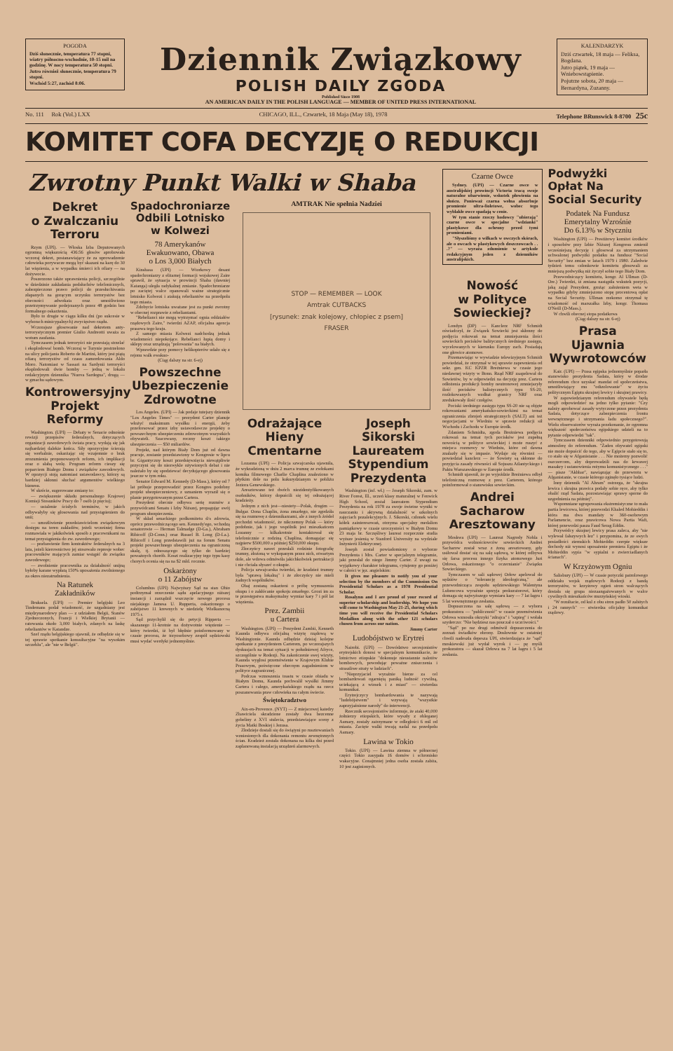POGODA
Dziś słonecznie, temperatura 77 stopni, wiatry północno-wschodnie, 10-15 mil na godzinę. W nocy temperatura 50 stopni.
Jutro również słonecznie, temperatura 79 stopni.
Wschód 5:27, zachód 8:06.
Dziennik Związkowy
POLISH DAILY ZGODA
Published Since 1908
AN AMERICAN DAILY IN THE POLISH LANGUAGE — MEMBER OF UNITED PRESS INTERNATIONAL
KALENDARZYK
Dziś czwartek, 18 maja — Feliksa, Bogdana.
Jutro piątek, 19 maja — Wniebowstąpienie.
Pojutrze sobota, 20 maja — Bernardyna, Zuzanny.
No. 111 Rok (Vol.) LXX CHICAGO, ILL., Czwartek, 18 Maja (May 18), 1978 Telephone BRunswick 8-8700 25c
KOMITET COFA DECYZJĘ O REDUKCJI
Zwrotny Punkt Walki w Shaba
Dekret
o Zwalczaniu
Terroru
Rzym (UPI). — Włoska Izba Deputowanych ogromną większością 436:56 głosów aprobowała wczoraj dekret, postanawiający że za uprowadzenie człowieka porywacze mogą być skazani na karę do 30 lat więzienia, a w wypadku śmierci ich ofiary — na dożywocie.
Poszerzono także uprawnienia policji, szczególnie w dziedzinie zakładania podsłuchów telefonicznych, zabezpieczono prawo policji do przesłuchiwania złapanych na gorącym uczynku terrorystów bez obecności adwokata oraz umożliwiono przetrzymywanie podejrzanych przez 48 godzin bez formalnego oskarżenia.
Było to drugie w ciągu kilku dni (po sukcesie w wyborach minicypalnych) zwycięstwo rządu.
Wczorajsze głosowanie nad dekretem anty-terrorystycznym premier Giulio Andreotti uważa za wotum zaufania.
Tymczasem jednak terroryści nie przestają strzelać i eksplodować bomb. Wczoraj w Turynie postrzelono na ulicy policjanta Roberto de Martini, który jest piątą ofiarą terrorystów od czasu zamordowania Aldo Moro. Natomiast w Sassari na Sardynii terroryści eksplodowali dwie bomby — jedną w lokalu redakcyjnym dziennika "Nuova Sardegna", drugą — w gmachu sądowym.
Kontrowersyjny
Projekt Reformy
Washington. (UPI) — Debaty w Senacie odnośnie rewizji przepisów federalnych, dotyczących organizacji zawodowych świata pracy, wydają się jak najbardziej dalekie końca. Siły opozycyjne ścierają się werbalnie, oskarżając się wzajemnie o brak zrozumienia proponowanych reform, ich implikacji oraz o słabą wolę. Program reform cieszy się poparciem Białego Domu i związków zawodowych. W opozycji stoją natomiast ustawodawcy, którzy są bardziej skłonni słuchać argumentów wielkiego biznesu.
W skrócie, sugerowane zmiany to:
— zwiększenie składu personalnego Krajowej Komisji Stosunków Pracy do 7 osób (z pięciu);
— ustalenie ścisłych terminów, w jakich odbywałyby się głosowania nad przystąpieniem do unii;
— umożliwienie przedstawicielom związkowym dostępu na teren zakładów, jeżeli wcześniej firma rozmawiała w jakikolwiek sposób z pracownikami na temat przystąpienia do zw. zawodowego;
— pozbawienie firm kontraktów federalnych na 3 lata, jeżeli kierownictwo jej stosowało represje wobec pracowników mających zamiar wstąpić do związku zawodowego;
— zwolnienie pracownika za działalność unijną byłoby karane wypłatą 150% uposażenia zwolnionego za okres niezatrudnienia.
Na Ratunek
Zakładników
Bruksela. (UPI) — Premier belgijski Leo Tindemans podał wiadomość, że uzgadniany jest międzynarodowy plan — z udziałem Belgii, Stanów Zjednoczonych, Francji i Wielkiej Brytanii — ratowania około 3,000 białych, zdanych na łaskę rebeliantów w Katandze.
Szef rządu belgijskiego ujawnił, że odbędzie się w tej sprawie spotkanie konsultacyjne "na wysokim szczeblu", ale "nie w Belgii".
Spadochroniarze
Odbili Lotnisko
w Kolwezi
78 Amerykanów
Ewakuowano, Obawa
o Los 3,000 Białych
Kinshasa (UPI) — Wtorkowy desant spadochroniarzy z elitarnej formacji wojskowej Zaire sprawił, że sytuacja w prowincji Shaba (dawniej Katanga) uległa radykalnej zmianie. Spadochroniarze po zaciętej walce opanowali ważne strategicznie lotnisko Kolwezi i atakują rebeliantów na przedpolu tego miasta.
Zdobycie lotniska uważane jest za punkt zwrotny w obecnej rozprawie z rebeliantami.
"Rebelianci nie mogą wytrzymać ognia oddziałów rządowych Zaire," twierdzi AZAP, oficjalna agencja prasowa tego kraju.
Z samego miasta Kolwezi nadchodzą jednak wiadomości niepokojące. Rebelianci łupią domy i sklepy oraz urządzają "polowania" na białych.
Wprawdzie przy pomocy helikopterów udało się z rejonu walk ewakuo-
(Ciąg dalszy na str. 6-ej)
Powszechne
Ubezpieczenie
Zdrowotne
Los Angeles. (UPI) — Jak podaje tutejszy dziennik "Los Angeles Times" — prezydent Carter planuje włożyć maksimum wysiłku i energii, żeby przeforsować przez izby ustawodawcze projekty o powszechnym ubezpieczeniu zdrowotnym wszystkich obywateli. Szacowany, roczny koszt takiego ubezpieczenia — $50 miliardów.
Projekt, nad którym Biały Dom już od dawna pracuje, zostanie przedstawiony w Kongresie w lipcu br. Gigantyczny koszt przedsięwzięcia niewątpliwie przyczyni się do niezwykle ożywionych debat i nie należało by się spodziewać decydującego głosowania jeszcze w tym roku.
Senator Edward M. Kennedy (D-Mass.), który od 7 lat próbuje przeprowadzić przez Kongres podobny projekt ubezpieczeniowy, z uznaniem wyraził się o planie przygotowanym przez Cartera.
Prezydent obecnie odbywa serię rozmów z przywódcami Senatu i Izby Niższej, propagując swój program ubezpieczenia.
W skład senackiego podkomitetu d/s zdrowia, oprócz przewodniczącego sen. Kennedy'ego, wchodzą senatorowie — Herman Talmadge (D-Ga.), Abraham Ribicoff (D-Conn.) oraz Russel B. Long (D-La.). Ribicoff i Long przedstawili już na forum Senatu projekt powszechnego ubezpieczenia na ograniczoną skalę, tj. odnoszącego się tylko do bardziej poważnych chorób. Koszt realizacyjny tego typu kasy chorych ocenia się na na $2 mld. rocznie.
Oskarżony
o 11 Zabójstw
Columbus (UPI) Najwyższy Sąd na stan Ohio podtrzymał orzeczenie sądu apelacyjnego niższej instancji i zarządził wszczęcie nowego procesu niejakiego Jamesa U. Rupperta, oskarżonego o zabójstwo 11 krewnych w niedzielę Wielkanocną 1975 r.
Sąd przychylił się do petycji Ripperta — skazanego 11-krotnie na dożywotnie więzienie — który twierdzi, iż był błędnie poinformowany w czasie procesu, że trzyosobowy zespół sędziowski musi wydać werdykt jednomyślnie.
AMTRAK Nie spełnia Nadziei
STOP — REMEMBER — LOOK
Amtrak CUTBACKS
[rysunek: znak kolejowy, chłopiec z psem]
FRASER
Odrażające
Hieny Cmentarne
Lozanna (UPI) — Policja szwajcarska ujawniła, że wykradzioną w dniu 2 marca trumnę ze zwłokami komika filmowego Charlie Chaplina znaleziono w płytkim dole na polu kukurydzianym w pobliżu Jeziora Genewskiego.
Aresztowano też dwóch niezidentyfikowanych osobników, którzy dopuścili się tej odrażającej kradzieży.
Jednym z nich jest—niestety—Polak, drugim — Bułgar. Oona Chaplin, żona zmarłego, nie zgodziła się na rozmowę z dziennikarzami, ale z innych źródeł pochodzi wiadomość, że nikczemny Polak — który podobnie, jak i jego wspólnik jest mieszkańcem Lozanny — kilkakrotnie kontaktował się telefonicznie z rodziną Chaplina, domagając się najpierw $500,000 a później $250,000 okupu.
Złoczyńcy nawet przesłali rodzinie fotografię trumny, złożoną w wykopanym przez nich, otwartym dole, ale wdowa odmówiła jakichkolwiek pertraktacji i nie chciała słyszeć o okupie.
Policja szwajcarska twierdzi, że kradzież trumny była "sprawą lokalną" i że złoczyńcy nie mieli żadnych wspólników.
Obaj zostaną oskarżeni o próbę wymuszenia okupu i o zakłócanie spokoju zmarłego. Grozi im za te przestępstwa maksymalny wymiar kary 7 i pół lat więzienia.
Prez. Zambii
u Cartera
Washington. (UPI) — Prezydent Zambii, Kenneth Kaunda odbywa oficjalną wizytę rządową w Washingtonie. Kaunda odbędzie dzisiaj kolejne spotkanie z prezydentem Carterem, po wczorajszych dyskusjach na temat sytuacji w południowej Afryce, szczególnie w Rodezji. Na zakończenie swej wizyty, Kaunda wygłosi przemówienie w Krajowym Klubie Prasowym, poświęcone obecnym zagadnieniom w polityce zagranicznej.
Podczas wznoszenia toastu w czasie obiadu w Białym Domu, Kaunda pochwalił wysiłki Jimmy Cartera i całego, amerykańskiego rządu na rzecz poszanowania praw człowieka na całym świecie.
Świętokradztwo
Aix-en-Provence. (NYT) — Z miejscowej katedry Zbawiciela skradzione zostały dwa bezcenne gobeliny z XVI stulecia, przedstawiające sceny z życia Matki Boskiej i Jezusa.
Złodzieje dostali się do świątyni po rusztowaniach wzniesionych dla dokonania remontu zewnętrznych ścian. Kradzież została dokonana na kilka dni przed zaplanowaną instalacją urządzeń alarmowych.
Joseph Sikorski
Laureatem
Stypendium
Prezydenta
Washington (inf. wł.) — Joseph Sikorski, zam. w River Forest, Ill., uczeń klasy maturalnej w Fenwick High School, został laureatem Stypendium Prezydenta na rok 1978 za swoje świetne wyniki w nauczaniu i aktywną działalność w szkolnych zajęciach pozalekcyjnych. J. Sikorski, członek wielu kółek zainteresowań, otrzyma specjalny medalion pamiątkowy w czasie uroczystości w Białym Domu 23 maja br. Szczęśliwy laureat rozpocznie studia wyższe jesienią w Stanford University na wydziale Inżynierii Elektrycznej.
Joseph został powiadomiony o wyborze Prezydenta i Mrs. Carter w specjalnym telegramie, jaki przesłał do niego Jimmy Carter. Z uwagi na wyjątkowy charakter telegramu, cytujemy go poniżej w całości w jęz. angielskim:
It gives me pleasure to notify you of your selection by the members of the Commission On Presidential Scholars as a 1978 Presidential Scholar.
Rosalynn and I are proud of your record of superior scholarship and leadership. We hope you will come to Washington May 21-25, during which time you will receive the Presidential Scholars Medallion along with the other 121 scholars chosen from across our nation.
Jimmy Carter
Ludobójstwo w Erytrei
Nairobi. (UPI) — Dowództwo secesjonistów erytrejskich donosi w specjalnym komunikacie, że lotnictwo etiopskie "dokonuje nieustannie nalotów bombowych, powodując poważne zniszczenia i straszliwe straty w ludziach".
"Nieprzyjaciel wyraźnie bierze za cel bombardowań ogarniętą paniką ludność cywilną, uciekającą z wiosek i z miast" — stwierdza komunikat.
Erytrejczycy bombardowania te nazywają "ludobójstwem" i wzywają "wszystkie zaprzyjaźnione narody" do interwencji.
Rzecznik secesjonistów informuje, że ataki 40,000 żołnierzy etiopskich, które wyszły z obleganej Asmary, zostały zatrzymane w odległości 6 mil od miasta. Zacięte walki trwają nadal na przedpolu Asmary.
Lawina w Tokio
Tokio. (UPI) — Lawina ziemna w północnej części Tokio zasypała 16 domów i schronisko wakacyjne. Conajmniej jedna osoba została zabita, 10 jest zaginionych.
Czarne Owce
Sydney. (UPI) — Czarne owce w australijskiej prowincji Victoria tracą swoje naturalne ubarwienie, wskutek płowienia na słońcu. Ponieważ czarna wełna absorbuje promienie ultra-fioletowe, wobec tego wyblakłe owce spadają w cenie.
W tym stanie rzeczy hodowcy "ubierają" czarne owce w specjalne "wdzianki" plastykowe dla ochrony przed tymi promieniami.
"Słyszeliśmy o wilkach w owczych skórach, ale o owcach w plastykowych deszczowcach . . .?" — wyraża zdumienie w artykule redakcyjnym jeden z dzienników australijskich.
Nowość
w Polityce
Sowieckiej?
Londyn (DP) — Kanclerz NRF Schmidt oświadczył, że Związek Sowiecki jest skłonny do podjęcia rokowań na temat zmniejszenia ilości sowieckich pocisków balitycznych średniego zasięgu, wycelowanych w kierunku Europy zach. Posiadają one głowice atomowe.
Przemawiając w wywiadzie telewizyjnym Schmidt powiedział, że otrzymał w tej sprawie zapewnienia od sekr. gen. KC KPZR Breżniewa w czasie jego niedawnej wizyty w Bonn. Rząd NRF zaapelował do Sowietów, by w odpowiedzi na decyzję prez. Cartera odłożenia produkcji bomby neutronowej zmniejszyły ilość pocisków balistycznych typu SS-20, rozlokowanych wzdłuż granicy NRF oraz zredukowały ilość czołgów.
Pociski średniego zasięgu typu SS-20 nie są objęte rokowaniami amerykańsko-sowieckimi na temat ograniczenia zbrojeń strategicznych (SALT) ani też negocjacjami w Wiedniu w sprawie redukcji sił Wschodu i Zachodu w Europie środk.
Zdaniem Schmidta, zgoda Breżniewa podjęcia rokowań na temat tych pocisków jest zupełną nowością w polityce sowieckiej i może ruszyć z miejsca rozmowy w Wiedniu, które od dawna znalazły się w impasie. Wydaje się również — powiedział kanclerz — że Sowiety są skłonne do przyjęcia zasady równości sił Sojuszu Atlantyckiego i Paktu Warszawskiego w Europie środk.
Schmidt ujawnił, że po wyjeździe Breżniewa odbył telefoniczną rozmowę z prez. Carterem, którego poinformował o stanowisku sowieckim.
Andrei Sacharow
Aresztowany
Moskwa (UPI) — Laureat Nagrody Nobla i przywódca wolnościowców sowieckich Andrei Sacharow został wraz z żoną aresztowany, gdy usiłował dostać się na salę sądową, w której odbywa się farsa procesu innego fizyka atomowego Juri Orłowa, oskarżonego "o oczernianie" Związku Sowieckiego.
Tymczasem w sali sądowej Orłow apelował do sędziów o "tolerancję ideologiczną," ale przewodnicząca zespołu sędziowskiego Walentyna Lubencowa wyraźnie sprzyja prokuratorowi, który domaga się najwyższego wymiaru kary — 7 lat łagru i 5 lat wewnętrznego zesłania.
Dopuszczona na salę sądową — z wyboru prokuratora — "publiczność" w czasie przemówienia Orłowa wznosiła okrzyki "zdrajca" i "szpieg" i wołała szyderczo: "Nie będziesz nas pouczał o uczciwości."
"Sąd" po raz drugi odmówił dopuszczenia do zeznań świadków obrony. Dosłownie w ostatniej chwili nadeszła depesza UPI, stwierdzająca że "sąd" moskiewski już wydał wyrok i — pę myśli prokuratora — skazał Orłowa na 7 lat łagru i 5 lat zesłania.
Podwyżki
Opłat Na
Social Security
Podatek Na Fundusz
Emerytalny Wzrośnie
Do 6.13% w Styczniu
Washington (UPI) — Prestiżowy komitet środków i sposobów przy Izbie Niższej Kongresu zmienił wcześniejszą decyzję i głosował za utrzymaniem uchwalonej podwyżki podatku na fundusz "Social Security" bez zmian w latach 1979 i 1980. Zaledwie tydzień temu członkowie komitetu głosowali za mniejszą podwyżką niż życzył sobie tego Biały Dom.
Przewodniczący komitetu, kongr. Al Ullman (D-Ore.) Twierdzi, iż zmiana nastąpiła wskutek pozycji, jaką zajął Prezydent, grożąc założeniem weta w wypadku gdyby zmniejszono stopę procentową opłat na Social Security. Ullman rzekomo otrzymał tę wiadomość od marszałka Izby, kongr. Thomasa O'Neill (D-Mass.).
W chwili obecnej stopa podatkowa
(Ciąg dalszy na str. 6-ej)
Prasa
Ujawnia
Wywrotowców
Kair. (UPI) — Prasa egipska jednomyślnie poparła stanowisko prezydenta Sadata, który w drodze referendum chce uzyskać mandat od społeczeństwa, umożliwiający mu "odizolowanie" w życiu politycznym Egiptu skrajnej lewicy i skrajnej prawicy.
W zapowiedzianym referendum obywatele będą mogli odpowiedzieć na jedno tylko pytanie: "Czy należy aprobować zasady wytyczone przez prezydenta Sadata, dotyczące zabezpieczenia frontu wewnętrznego i utrzymania ładu społecznego?". Wielu obserwatorów wyraża przekonanie, że ogromna większość społeczeństwa egipskiego udzieli na to pytanie odpowiedzi "tak".
Tymczasem dzienniki odpowiednio przygotowują atmosferę do referendum. "Żaden obywatel egipski nie może dopuścić do tego, aby w Egipcie stało się to, co stało się w Afganistanie . . . Nie możemy pozwolić oszczercom, aby doprowadzili nas do krwawej masakry i ustanowienia reżymu komunistycznego . . ." — pisze "Akhbar", nawiązując do przewrotu w Afganistanie, w czasie którego zginęło tysiące ludzi.
Inny dziennik "Al Ahram" ostrzega, że "skrajna lewica i skrajna prawica podały sobie ręce, aby tylko obalić rząd Sadata, pozostawiając sprawy sporne do uzgodnienia na później".
Wspomniane ugrupowania ekstremistyczne to mała partia lewicowa, której przewodzi Khaled Mohieddin i która ma dwa mandaty w 360-osobowym Parlamencie, oraz prawicowa Nowa Partia Waft, której przewodzi pasza Faud Serag Eddin.
Przywódcy skrajnej lewicy prasa zaleca, aby "nie wylewał fałszywych łez" i przypomina, że ze swych posiadłości ziemskich Mohieddin czerpie większe dochody niż wynosi uposażenie premiera Egiptu i że Mohieddin sypia "w sypialni o zwierciadlanych ścianach".
W Krzyżowym Ogniu
Salisbury (UPI) — W czasie potyczki patrolowego oddziału wojsk rządowych Rodezji z bandą terrorystów, w krzyżowy ogień stron walczących dostała się grupa niezaangażowanych w walce cywilnych mieszkańców murzyńskiej wioski.
"W rezultacie, od kul z obu stron padło 50 zabitych i 24 rannych" — stwierdza oficjalny komunikat rządowy.